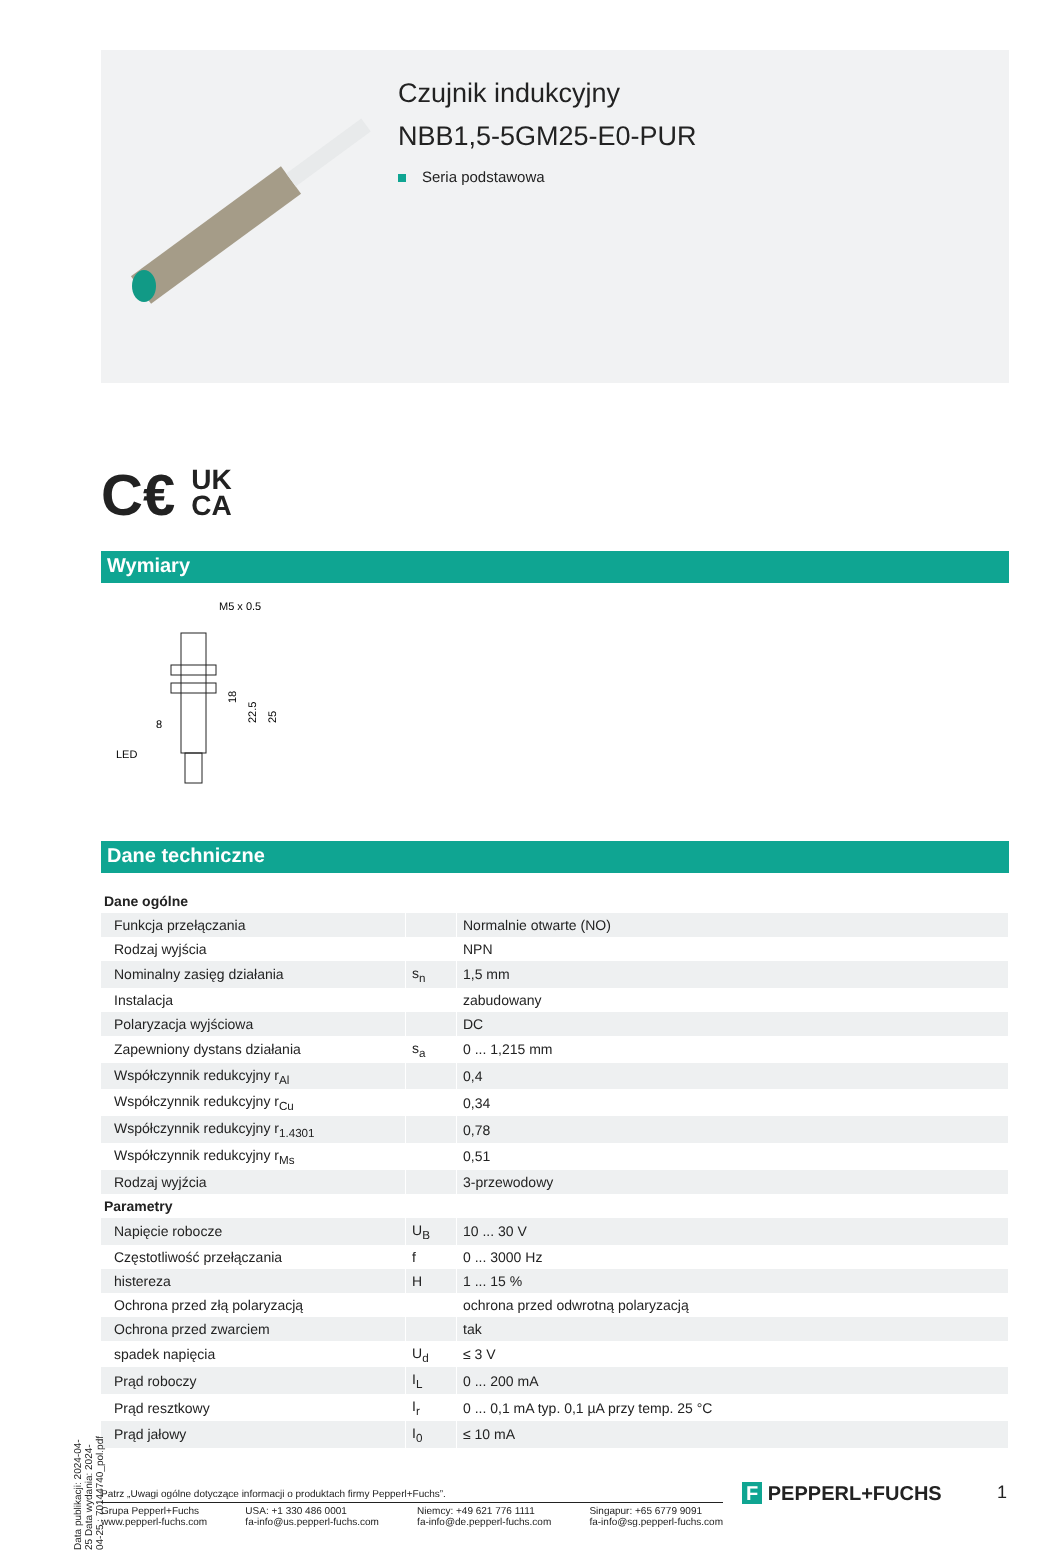Czujnik indukcyjny
NBB1,5-5GM25-E0-PUR
Seria podstawowa
C€ UK
CA
Wymiary
M5 x 0.5
18
22.5
25
8
LED
Dane techniczne
| Dane ogólne | | |
| Funkcja przełączania | | Normalnie otwarte (NO) |
| Rodzaj wyjścia | | NPN |
| Nominalny zasięg działania | s<sub>n</sub> | 1,5 mm |
| Instalacja | | zabudowany |
| Polaryzacja wyjściowa | | DC |
| Zapewniony dystans działania | s<sub>a</sub> | 0 ... 1,215 mm |
| Współczynnik redukcyjny r<sub>Al</sub> | | 0,4 |
| Współczynnik redukcyjny r<sub>Cu</sub> | | 0,34 |
| Współczynnik redukcyjny r<sub>1.4301</sub> | | 0,78 |
| Współczynnik redukcyjny r<sub>Ms</sub> | | 0,51 |
| Rodzaj wyjźcia | | 3-przewodowy |
| Parametry | | |
| Napięcie robocze | U<sub>B</sub> | 10 ... 30 V |
| Częstotliwość przełączania | f | 0 ... 3000 Hz |
| histereza | H | 1 ... 15 % |
| Ochrona przed złą polaryzacją | | ochrona przed odwrotną polaryzacją |
| Ochrona przed zwarciem | | tak |
| spadek napięcia | U<sub>d</sub> | ≤ 3 V |
| Prąd roboczy | I<sub>L</sub> | 0 ... 200 mA |
| Prąd resztkowy | I<sub>r</sub> | 0 ... 0,1 mA typ. 0,1 µA przy temp. 25 °C |
| Prąd jałowy | I<sub>0</sub> | ≤ 10 mA |
Patrz „Uwagi ogólne dotyczące informacji o produktach firmy Pepperl+Fuchs”.
Grupa Pepperl+Fuchs
www.pepperl-fuchs.com
USA: +1 330 486 0001
fa-info@us.pepperl-fuchs.com
Niemcy: +49 621 776 1111
fa-info@de.pepperl-fuchs.com
Singapur: +65 6779 9091
fa-info@sg.pepperl-fuchs.com
Data publikacji: 2024-04-25 Data wydania: 2024-04-25 : 70144740_pol.pdf
F PEPPERL+FUCHS 1